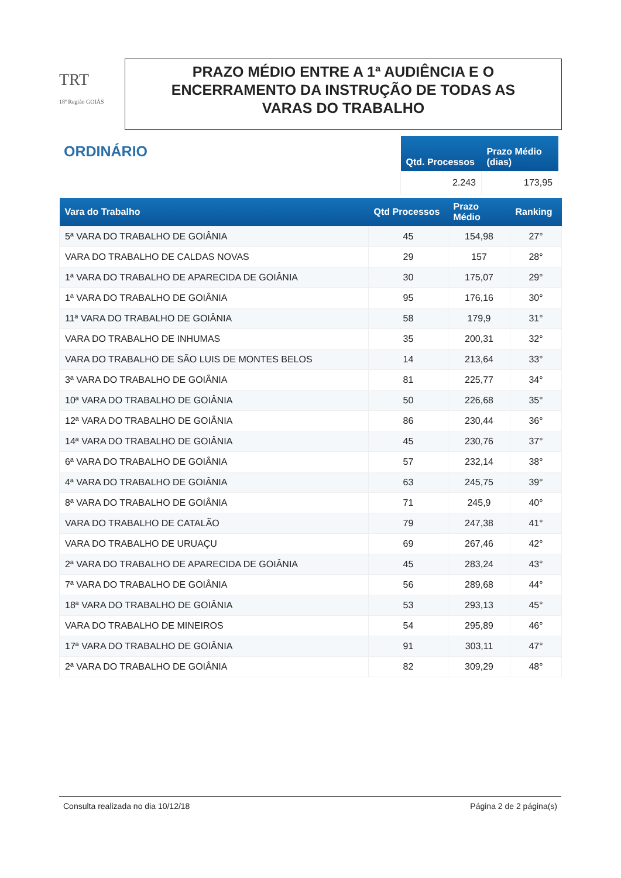TRT
18ª Região GOIÁS
PRAZO MÉDIO ENTRE A 1ª AUDIÊNCIA E O
ENCERRAMENTO DA INSTRUÇÃO DE TODAS AS
VARAS DO TRABALHO
ORDINÁRIO
| Qtd. Processos | Prazo Médio (dias) |
| --- | --- |
| 2.243 | 173,95 |
| Vara do Trabalho | Qtd Processos | Prazo Médio | Ranking |
| --- | --- | --- | --- |
| 5ª VARA DO TRABALHO DE GOIÂNIA | 45 | 154,98 | 27° |
| VARA DO TRABALHO DE CALDAS NOVAS | 29 | 157 | 28° |
| 1ª VARA DO TRABALHO DE APARECIDA DE GOIÂNIA | 30 | 175,07 | 29° |
| 1ª VARA DO TRABALHO DE GOIÂNIA | 95 | 176,16 | 30° |
| 11ª VARA DO TRABALHO DE GOIÂNIA | 58 | 179,9 | 31° |
| VARA DO TRABALHO DE INHUMAS | 35 | 200,31 | 32° |
| VARA DO TRABALHO DE SÃO LUIS DE MONTES BELOS | 14 | 213,64 | 33° |
| 3ª VARA DO TRABALHO DE GOIÂNIA | 81 | 225,77 | 34° |
| 10ª VARA DO TRABALHO DE GOIÂNIA | 50 | 226,68 | 35° |
| 12ª VARA DO TRABALHO DE GOIÂNIA | 86 | 230,44 | 36° |
| 14ª VARA DO TRABALHO DE GOIÂNIA | 45 | 230,76 | 37° |
| 6ª VARA DO TRABALHO DE GOIÂNIA | 57 | 232,14 | 38° |
| 4ª VARA DO TRABALHO DE GOIÂNIA | 63 | 245,75 | 39° |
| 8ª VARA DO TRABALHO DE GOIÂNIA | 71 | 245,9 | 40° |
| VARA DO TRABALHO DE CATALÃO | 79 | 247,38 | 41° |
| VARA DO TRABALHO DE URUAÇU | 69 | 267,46 | 42° |
| 2ª VARA DO TRABALHO DE APARECIDA DE GOIÂNIA | 45 | 283,24 | 43° |
| 7ª VARA DO TRABALHO DE GOIÂNIA | 56 | 289,68 | 44° |
| 18ª VARA DO TRABALHO DE GOIÂNIA | 53 | 293,13 | 45° |
| VARA DO TRABALHO DE MINEIROS | 54 | 295,89 | 46° |
| 17ª VARA DO TRABALHO DE GOIÂNIA | 91 | 303,11 | 47° |
| 2ª VARA DO TRABALHO DE GOIÂNIA | 82 | 309,29 | 48° |
Consulta realizada no dia 10/12/18 Página 2 de 2 página(s)